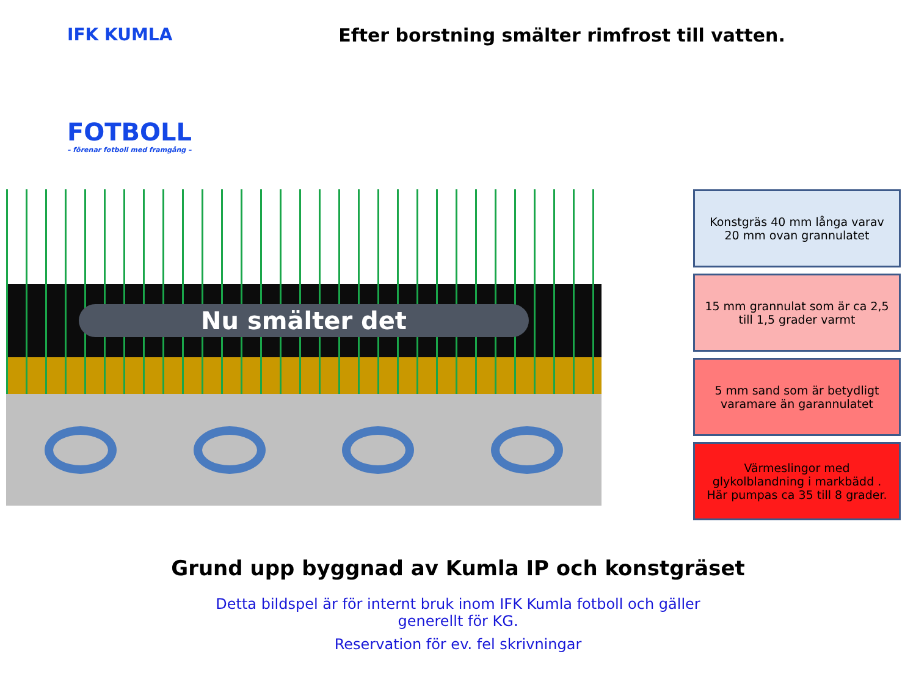IFK KUMLA
FOTBOLL
– förenar fotboll med framgång –
Efter borstning smälter rimfrost till vatten.
Nu smälter det
Konstgräs 40 mm långa varav 20 mm ovan grannulatet
15 mm grannulat som är ca 2,5 till 1,5 grader varmt
5 mm sand som är betydligt varamare än garannulatet
Värmeslingor med glykolblandning i markbädd . Här pumpas ca 35 till 8 grader.
Grund upp byggnad av Kumla IP och konstgräset
Detta bildspel är för internt bruk inom IFK Kumla fotboll och gäller
generellt för KG.
Reservation för ev. fel skrivningar